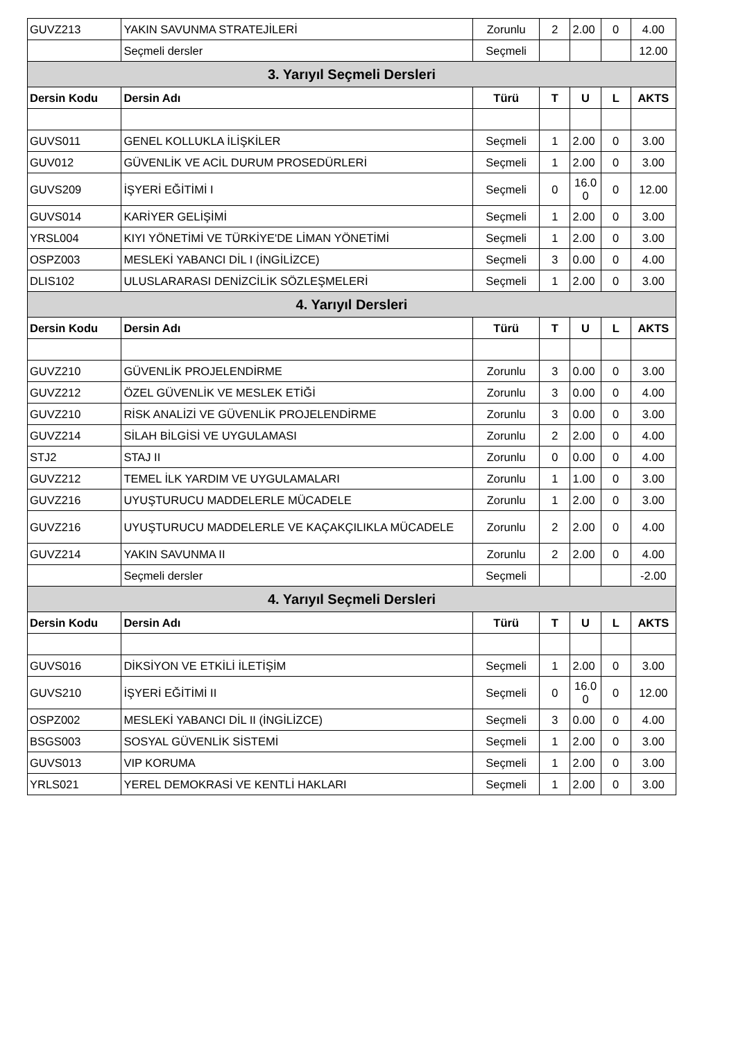| GUVZ213 | YAKIN SAVUNMA STRATEJİLERİ | Zorunlu | 2 | 2.00 | 0 | 4.00 |
| | Seçmeli dersler | Seçmeli | | | | 12.00 |
| 3. Yarıyıl Seçmeli Dersleri | | | | | | |
| Dersin Kodu | Dersin Adı | Türü | T | U | L | AKTS |
| GUVS011 | GENEL KOLLUKLA İLİŞKİLER | Seçmeli | 1 | 2.00 | 0 | 3.00 |
| GUV012 | GÜVENLİK VE ACİL DURUM PROSEDÜRLERİ | Seçmeli | 1 | 2.00 | 0 | 3.00 |
| GUVS209 | İŞYERİ EĞİTİMİ I | Seçmeli | 0 | 16.0 0 | 0 | 12.00 |
| GUVS014 | KARİYER GELİŞİMİ | Seçmeli | 1 | 2.00 | 0 | 3.00 |
| YRSL004 | KIYI YÖNETİMİ VE TÜRKİYE'DE LİMAN YÖNETİMİ | Seçmeli | 1 | 2.00 | 0 | 3.00 |
| OSPZ003 | MESLEKİ YABANCI DİL I (İNGİLİZCE) | Seçmeli | 3 | 0.00 | 0 | 4.00 |
| DLIS102 | ULUSLARARASI DENİZCİLİK SÖZLEŞMELERİ | Seçmeli | 1 | 2.00 | 0 | 3.00 |
| 4. Yarıyıl Dersleri | | | | | | |
| Dersin Kodu | Dersin Adı | Türü | T | U | L | AKTS |
| GUVZ210 | GÜVENLİK PROJELENDİRME | Zorunlu | 3 | 0.00 | 0 | 3.00 |
| GUVZ212 | ÖZEL GÜVENLİK VE MESLEK ETİĞİ | Zorunlu | 3 | 0.00 | 0 | 4.00 |
| GUVZ210 | RİSK ANALİZİ VE GÜVENLİK PROJELENDİRME | Zorunlu | 3 | 0.00 | 0 | 3.00 |
| GUVZ214 | SİLAH BİLGİSİ VE UYGULAMASI | Zorunlu | 2 | 2.00 | 0 | 4.00 |
| STJ2 | STAJ II | Zorunlu | 0 | 0.00 | 0 | 4.00 |
| GUVZ212 | TEMEL İLK YARDIM VE UYGULAMALARI | Zorunlu | 1 | 1.00 | 0 | 3.00 |
| GUVZ216 | UYUŞTURUCU MADDELERLE MÜCADELE | Zorunlu | 1 | 2.00 | 0 | 3.00 |
| GUVZ216 | UYUŞTURUCU MADDELERLE VE KAÇAKÇILIKLA MÜCADELE | Zorunlu | 2 | 2.00 | 0 | 4.00 |
| GUVZ214 | YAKIN SAVUNMA II | Zorunlu | 2 | 2.00 | 0 | 4.00 |
| | Seçmeli dersler | Seçmeli | | | | -2.00 |
| 4. Yarıyıl Seçmeli Dersleri | | | | | | |
| Dersin Kodu | Dersin Adı | Türü | T | U | L | AKTS |
| GUVS016 | DİKSİYON VE ETKİLİ İLETİŞİM | Seçmeli | 1 | 2.00 | 0 | 3.00 |
| GUVS210 | İŞYERİ EĞİTİMİ II | Seçmeli | 0 | 16.0 0 | 0 | 12.00 |
| OSPZ002 | MESLEKİ YABANCI DİL II (İNGİLİZCE) | Seçmeli | 3 | 0.00 | 0 | 4.00 |
| BSGS003 | SOSYAL GÜVENLİK SİSTEMİ | Seçmeli | 1 | 2.00 | 0 | 3.00 |
| GUVS013 | VIP KORUMA | Seçmeli | 1 | 2.00 | 0 | 3.00 |
| YRLS021 | YEREL DEMOKRASİ VE KENTLİ HAKLARI | Seçmeli | 1 | 2.00 | 0 | 3.00 |